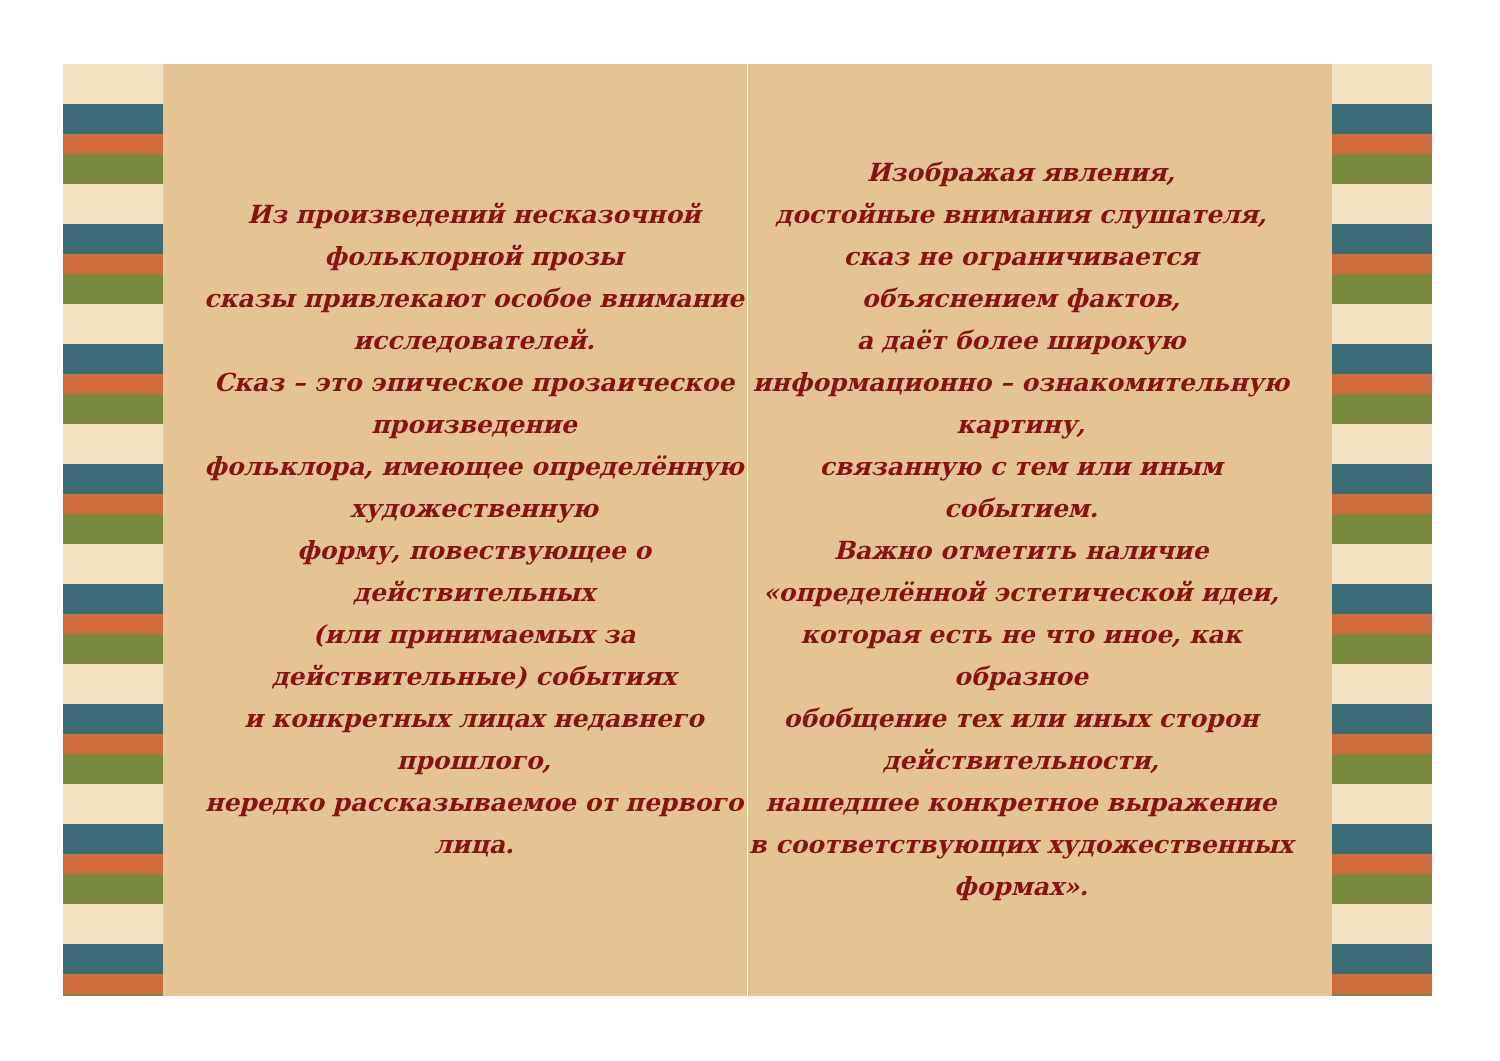Из произведений несказочной фольклорной прозы
сказы привлекают особое внимание исследователей.
Сказ – это эпическое прозаическое произведение
фольклора, имеющее определённую художественную
форму, повествующее о действительных
(или принимаемых за действительные) событиях
и конкретных лицах недавнего прошлого,
нередко рассказываемое от первого лица.
Изображая явления,
достойные внимания слушателя,
сказ не ограничивается объяснением фактов,
а даёт более широкую
информационно – ознакомительную картину,
связанную с тем или иным событием.
Важно отметить наличие
«определённой эстетической идеи,
которая есть не что иное, как образное
обобщение тех или иных сторон действительности,
нашедшее конкретное выражение
в соответствующих художественных формах».